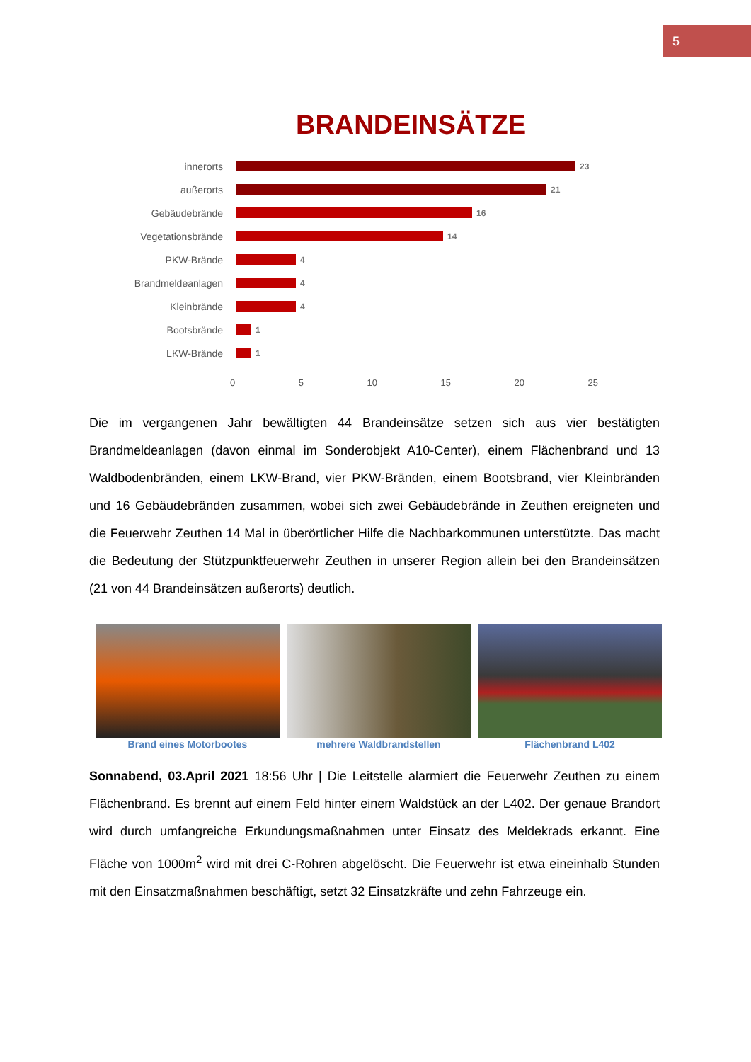5
BRANDEINSÄTZE
innerorts
23
außerorts
21
Gebäudebrände
16
Vegetationsbrände
14
PKW-Brände
4
Brandmeldeanlagen
4
Kleinbrände
4
Bootsbrände
1
LKW-Brände
1
0 5 10 15 20 25
Die im vergangenen Jahr bewältigten 44 Brandeinsätze setzen sich aus vier bestätigten Brandmeldeanlagen (davon einmal im Sonderobjekt A10-Center), einem Flächenbrand und 13 Waldbodenbränden, einem LKW-Brand, vier PKW-Bränden, einem Bootsbrand, vier Kleinbränden und 16 Gebäudebränden zusammen, wobei sich zwei Gebäudebrände in Zeuthen ereigneten und die Feuerwehr Zeuthen 14 Mal in überörtlicher Hilfe die Nachbarkommunen unterstützte. Das macht die Bedeutung der Stützpunktfeuerwehr Zeuthen in unserer Region allein bei den Brandeinsätzen (21 von 44 Brandeinsätzen außerorts) deutlich.
Brand eines Motorbootes mehrere Waldbrandstellen Flächenbrand L402
Sonnabend, 03.April 2021 18:56 Uhr | Die Leitstelle alarmiert die Feuerwehr Zeuthen zu einem Flächenbrand. Es brennt auf einem Feld hinter einem Waldstück an der L402. Der genaue Brandort wird durch umfangreiche Erkundungsmaßnahmen unter Einsatz des Meldekrads erkannt. Eine Fläche von 1000m<sup>2</sup> wird mit drei C-Rohren abgelöscht. Die Feuerwehr ist etwa eineinhalb Stunden mit den Einsatzmaßnahmen beschäftigt, setzt 32 Einsatzkräfte und zehn Fahrzeuge ein.